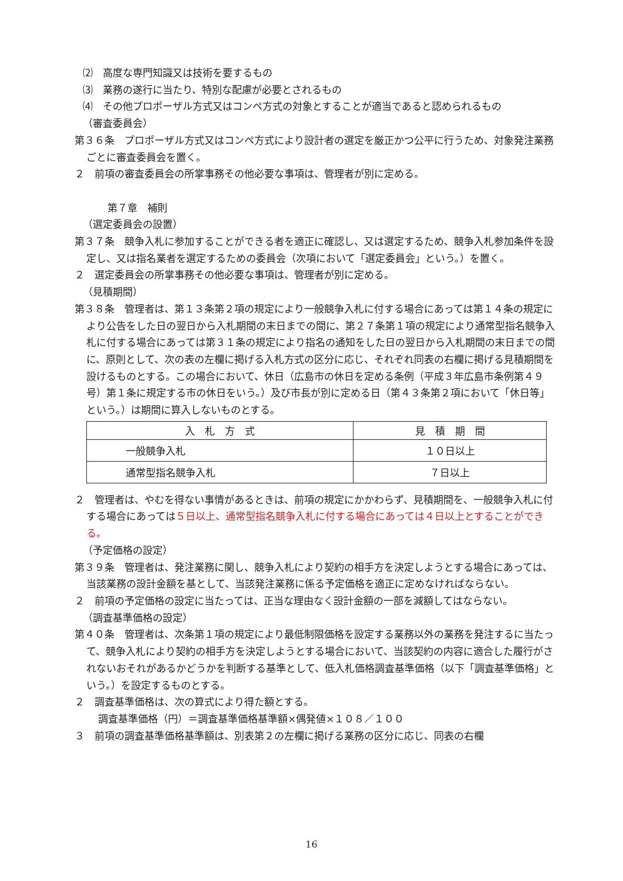⑵　高度な専門知識又は技術を要するもの
⑶　業務の遂行に当たり、特別な配慮が必要とされるもの
⑷　その他プロポーザル方式又はコンペ方式の対象とすることが適当であると認められるもの
（審査委員会）
第３６条　プロポーザル方式又はコンペ方式により設計者の選定を厳正かつ公平に行うため、対象発注業務ごとに審査委員会を置く。
２　前項の審査委員会の所掌事務その他必要な事項は、管理者が別に定める。
第７章　補則
（選定委員会の設置）
第３７条　競争入札に参加することができる者を適正に確認し、又は選定するため、競争入札参加条件を設定し、又は指名業者を選定するための委員会（次項において「選定委員会」という。）を置く。
２　選定委員会の所掌事務その他必要な事項は、管理者が別に定める。
（見積期間）
第３８条　管理者は、第１３条第２項の規定により一般競争入札に付する場合にあっては第１４条の規定により公告をした日の翌日から入札期間の末日までの間に、第２７条第１項の規定により通常型指名競争入札に付する場合にあっては第３１条の規定により指名の通知をした日の翌日から入札期間の末日までの間に、原則として、次の表の左欄に掲げる入札方式の区分に応じ、それぞれ同表の右欄に掲げる見積期間を設けるものとする。この場合において、休日（広島市の休日を定める条例（平成３年広島市条例第４９号）第１条に規定する市の休日をいう。）及び市長が別に定める日（第４３条第２項において「休日等」という。）は期間に算入しないものとする。
| 入 札 方 式 | 見 積 期 間 |
| 一般競争入札 | １０日以上 |
| 通常型指名競争入札 | ７日以上 |
２　管理者は、やむを得ない事情があるときは、前項の規定にかかわらず、見積期間を、一般競争入札に付する場合にあっては５日以上、通常型指名競争入札に付する場合にあっては４日以上とすることができる。
（予定価格の設定）
第３９条　管理者は、発注業務に関し、競争入札により契約の相手方を決定しようとする場合にあっては、当該業務の設計金額を基として、当該発注業務に係る予定価格を適正に定めなければならない。
２　前項の予定価格の設定に当たっては、正当な理由なく設計金額の一部を減額してはならない。
（調査基準価格の設定）
第４０条　管理者は、次条第１項の規定により最低制限価格を設定する業務以外の業務を発注するに当たって、競争入札により契約の相手方を決定しようとする場合において、当該契約の内容に適合した履行がされないおそれがあるかどうかを判断する基準として、低入札価格調査基準価格（以下「調査基準価格」という。）を設定するものとする。
２　調査基準価格は、次の算式により得た額とする。
調査基準価格（円）＝調査基準価格基準額×偶発値×１０８／１００
３　前項の調査基準価格基準額は、別表第２の左欄に掲げる業務の区分に応じ、同表の右欄
16